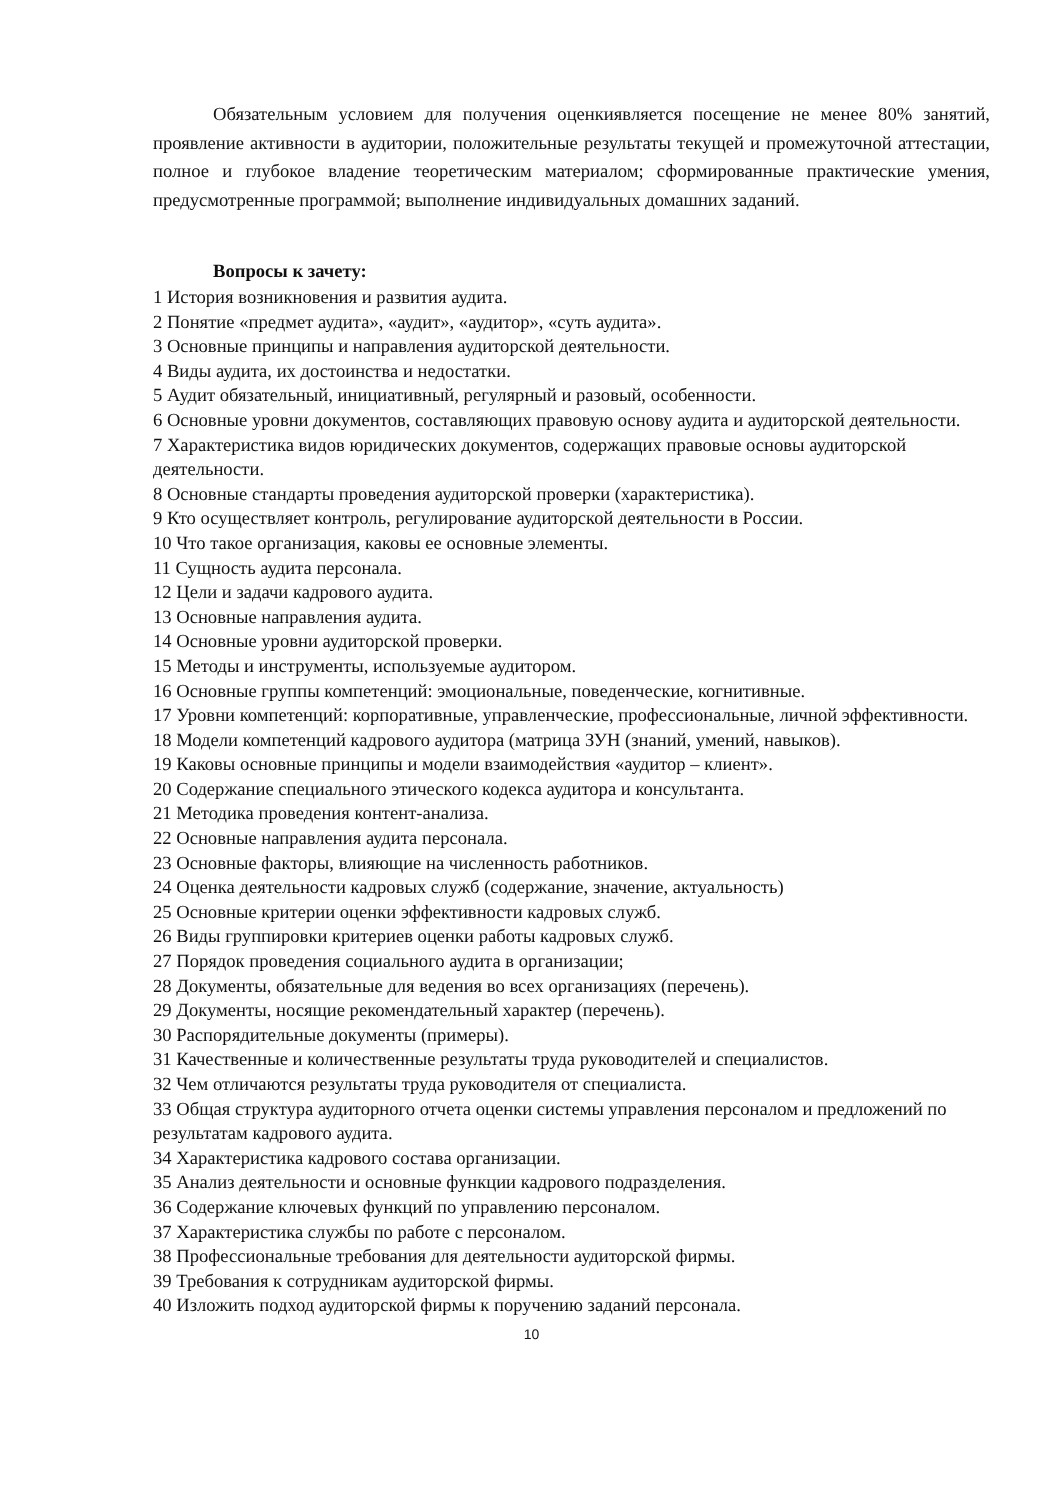Обязательным условием для получения оценкиявляется посещение не менее 80% занятий, проявление активности в аудитории, положительные результаты текущей и промежуточной аттестации, полное и глубокое владение теоретическим материалом; сформированные практические умения, предусмотренные программой; выполнение индивидуальных домашних заданий.
Вопросы к зачету:
1 История возникновения и развития аудита.
2 Понятие «предмет аудита», «аудит», «аудитор», «суть аудита».
3 Основные принципы и направления аудиторской деятельности.
4 Виды аудита, их достоинства и недостатки.
5 Аудит обязательный, инициативный, регулярный и разовый, особенности.
6 Основные уровни документов, составляющих правовую основу аудита и аудиторской деятельности.
7 Характеристика видов юридических документов, содержащих правовые основы аудиторской деятельности.
8 Основные стандарты проведения аудиторской проверки (характеристика).
9 Кто осуществляет контроль, регулирование аудиторской деятельности в России.
10 Что такое организация, каковы ее основные элементы.
11 Сущность аудита персонала.
12 Цели и задачи кадрового аудита.
13 Основные направления аудита.
14 Основные уровни аудиторской проверки.
15 Методы и инструменты, используемые аудитором.
16 Основные группы компетенций: эмоциональные, поведенческие, когнитивные.
17 Уровни компетенций: корпоративные, управленческие, профессиональные, личной эффективности.
18 Модели компетенций кадрового аудитора (матрица ЗУН (знаний, умений, навыков).
19 Каковы основные принципы и модели взаимодействия «аудитор – клиент».
20 Содержание специального этического кодекса аудитора и консультанта.
21 Методика проведения контент-анализа.
22 Основные направления аудита персонала.
23 Основные факторы, влияющие на численность работников.
24 Оценка деятельности кадровых служб (содержание, значение, актуальность)
25 Основные критерии оценки эффективности кадровых служб.
26 Виды группировки критериев оценки работы кадровых служб.
27 Порядок проведения социального аудита в организации;
28 Документы, обязательные для ведения во всех организациях (перечень).
29 Документы, носящие рекомендательный характер (перечень).
30 Распорядительные документы (примеры).
31 Качественные и количественные результаты труда руководителей и специалистов.
32 Чем отличаются результаты труда руководителя от специалиста.
33 Общая структура аудиторного отчета оценки системы управления персоналом и предложений по результатам кадрового аудита.
34 Характеристика кадрового состава организации.
35 Анализ деятельности и основные функции кадрового подразделения.
36 Содержание ключевых функций по управлению персоналом.
37 Характеристика службы по работе с персоналом.
38 Профессиональные требования для деятельности аудиторской фирмы.
39 Требования к сотрудникам аудиторской фирмы.
40 Изложить подход аудиторской фирмы к поручению заданий персонала.
10